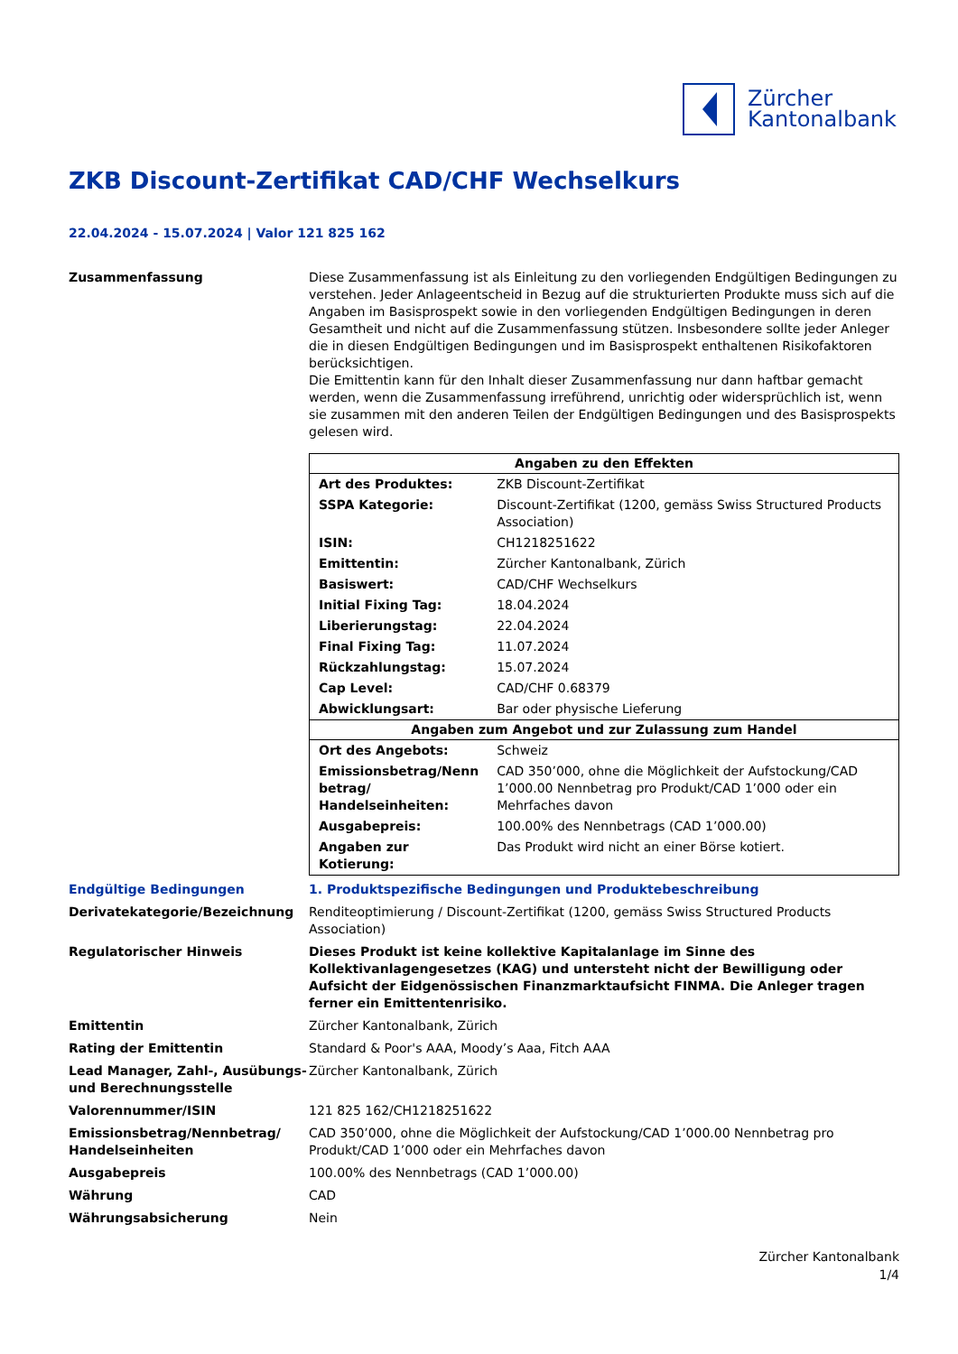Zürcher
Kantonalbank
ZKB Discount-Zertifikat CAD/CHF Wechselkurs
22.04.2024 - 15.07.2024 | Valor 121 825 162
Zusammenfassung Diese Zusammenfassung ist als Einleitung zu den vorliegenden Endgültigen Bedingungen zu verstehen. Jeder Anlageentscheid in Bezug auf die strukturierten Produkte muss sich auf die Angaben im Basisprospekt sowie in den vorliegenden Endgültigen Bedingungen in deren Gesamtheit und nicht auf die Zusammenfassung stützen. Insbesondere sollte jeder Anleger die in diesen Endgültigen Bedingungen und im Basisprospekt enthaltenen Risikofaktoren berücksichtigen.
Die Emittentin kann für den Inhalt dieser Zusammenfassung nur dann haftbar gemacht werden, wenn die Zusammenfassung irreführend, unrichtig oder widersprüchlich ist, wenn sie zusammen mit den anderen Teilen der Endgültigen Bedingungen und des Basisprospekts gelesen wird.
| Angaben zu den Effekten | |
| --- | --- |
| Art des Produktes: | ZKB Discount-Zertifikat |
| SSPA Kategorie: | Discount-Zertifikat (1200, gemäss Swiss Structured Products Association) |
| ISIN: | CH1218251622 |
| Emittentin: | Zürcher Kantonalbank, Zürich |
| Basiswert: | CAD/CHF Wechselkurs |
| Initial Fixing Tag: | 18.04.2024 |
| Liberierungstag: | 22.04.2024 |
| Final Fixing Tag: | 11.07.2024 |
| Rückzahlungstag: | 15.07.2024 |
| Cap Level: | CAD/CHF 0.68379 |
| Abwicklungsart: | Bar oder physische Lieferung |
| Angaben zum Angebot und zur Zulassung zum Handel | |
| Ort des Angebots: | Schweiz |
| Emissionsbetrag/Nenn betrag/ Handelseinheiten: | CAD 350’000, ohne die Möglichkeit der Aufstockung/CAD 1’000.00 Nennbetrag pro Produkt/CAD 1’000 oder ein Mehrfaches davon |
| Ausgabepreis: | 100.00% des Nennbetrags (CAD 1’000.00) |
| Angaben zur Kotierung: | Das Produkt wird nicht an einer Börse kotiert. |
Endgültige Bedingungen 1. Produktspezifische Bedingungen und Produktebeschreibung
Derivatekategorie/Bezeichnung Renditeoptimierung / Discount-Zertifikat (1200, gemäss Swiss Structured Products Association)
Regulatorischer Hinweis Dieses Produkt ist keine kollektive Kapitalanlage im Sinne des Kollektivanlagengesetzes (KAG) und untersteht nicht der Bewilligung oder Aufsicht der Eidgenössischen Finanzmarktaufsicht FINMA. Die Anleger tragen ferner ein Emittentenrisiko.
Emittentin Zürcher Kantonalbank, Zürich
Rating der Emittentin Standard & Poor's AAA, Moody’s Aaa, Fitch AAA
Lead Manager, Zahl-, Ausübungs- und Berechnungsstelle
Zürcher Kantonalbank, Zürich
Valorennummer/ISIN 121 825 162/CH1218251622
Emissionsbetrag/Nennbetrag/ Handelseinheiten
CAD 350’000, ohne die Möglichkeit der Aufstockung/CAD 1’000.00 Nennbetrag pro Produkt/CAD 1’000 oder ein Mehrfaches davon
Ausgabepreis 100.00% des Nennbetrags (CAD 1’000.00)
Währung CAD
Währungsabsicherung Nein
Zürcher Kantonalbank
1/4